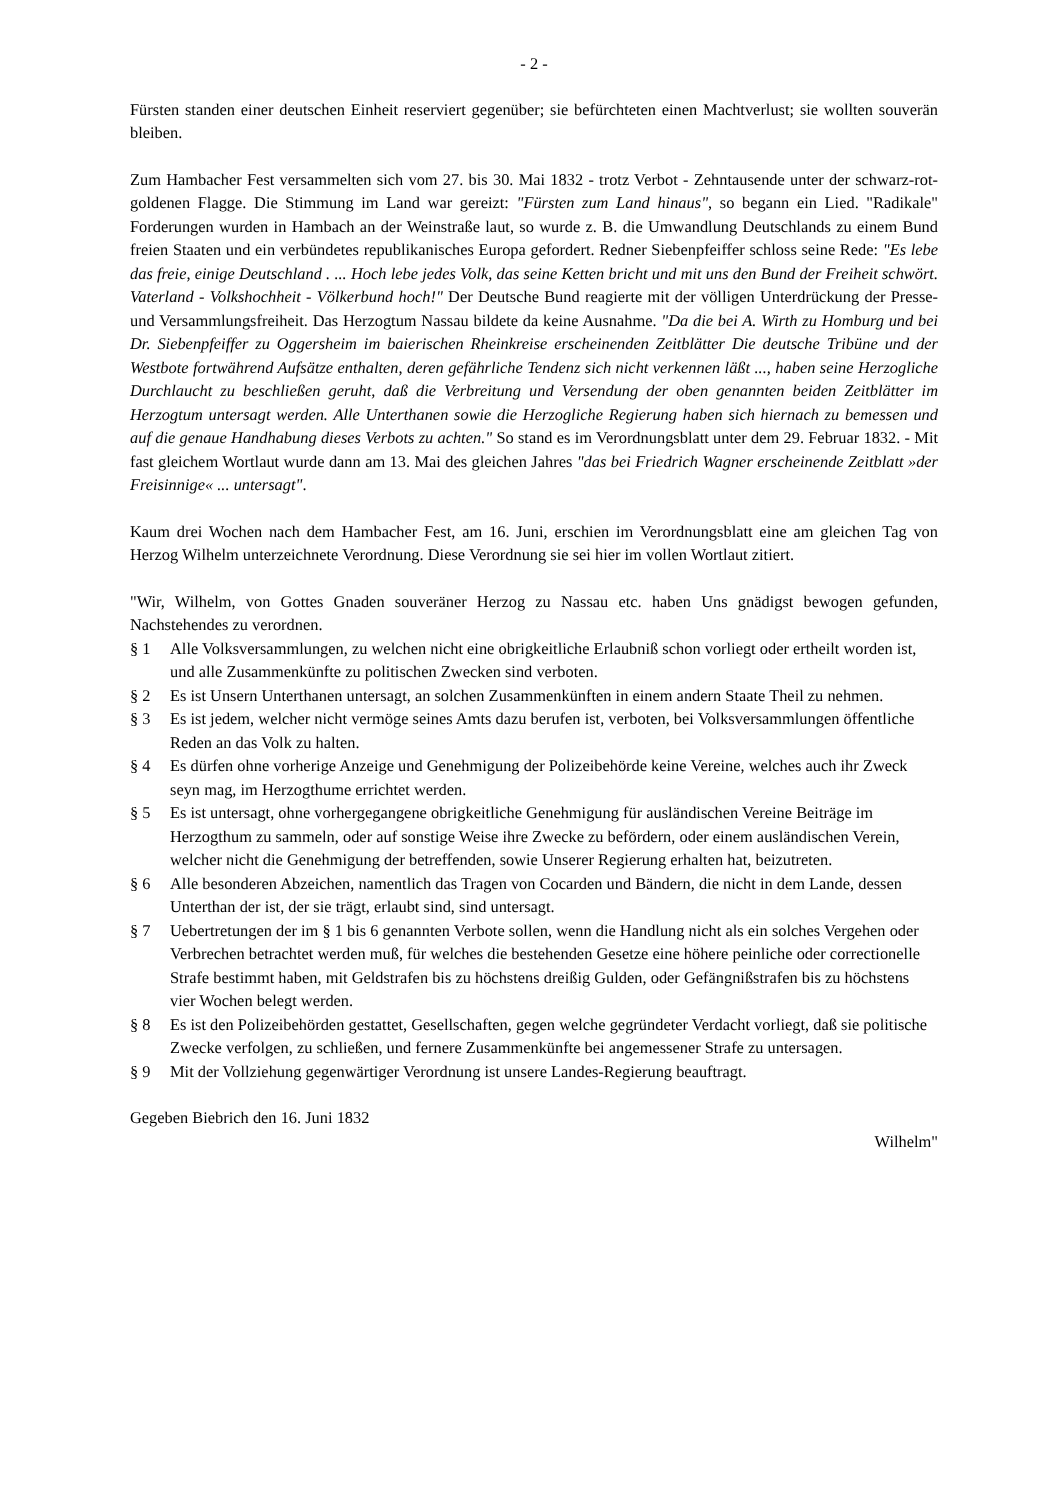- 2 -
Fürsten standen einer deutschen Einheit reserviert gegenüber; sie befürchteten einen Machtverlust; sie wollten souverän bleiben.
Zum Hambacher Fest versammelten sich vom 27. bis 30. Mai 1832 - trotz Verbot - Zehntausende unter der schwarz-rot-goldenen Flagge. Die Stimmung im Land war gereizt: "Fürsten zum Land hinaus", so begann ein Lied. "Radikale" Forderungen wurden in Hambach an der Weinstraße laut, so wurde z. B. die Umwandlung Deutschlands zu einem Bund freien Staaten und ein verbündetes republikanisches Europa gefordert. Redner Siebenpfeiffer schloss seine Rede: "Es lebe das freie, einige Deutschland . ... Hoch lebe jedes Volk, das seine Ketten bricht und mit uns den Bund der Freiheit schwört. Vaterland - Volkshochheit - Völkerbund hoch!" Der Deutsche Bund reagierte mit der völligen Unterdrückung der Presse- und Versammlungsfreiheit. Das Herzogtum Nassau bildete da keine Ausnahme. "Da die bei A. Wirth zu Homburg und bei Dr. Siebenpfeiffer zu Oggersheim im baierischen Rheinkreise erscheinenden Zeitblätter Die deutsche Tribüne und der Westbote fortwährend Aufsätze enthalten, deren gefährliche Tendenz sich nicht verkennen läßt ..., haben seine Herzogliche Durchlaucht zu beschließen geruht, daß die Verbreitung und Versendung der oben genannten beiden Zeitblätter im Herzogtum untersagt werden. Alle Unterthanen sowie die Herzogliche Regierung haben sich hiernach zu bemessen und auf die genaue Handhabung dieses Verbots zu achten." So stand es im Verordnungsblatt unter dem 29. Februar 1832. - Mit fast gleichem Wortlaut wurde dann am 13. Mai des gleichen Jahres "das bei Friedrich Wagner erscheinende Zeitblatt »der Freisinnige« ... untersagt".
Kaum drei Wochen nach dem Hambacher Fest, am 16. Juni, erschien im Verordnungsblatt eine am gleichen Tag von Herzog Wilhelm unterzeichnete Verordnung. Diese Verordnung sie sei hier im vollen Wortlaut zitiert.
"Wir, Wilhelm, von Gottes Gnaden souveräner Herzog zu Nassau etc. haben Uns gnädigst bewogen gefunden, Nachstehendes zu verordnen.
§ 1 Alle Volksversammlungen, zu welchen nicht eine obrigkeitliche Erlaubniß schon vorliegt oder ertheilt worden ist, und alle Zusammenkünfte zu politischen Zwecken sind verboten.
§ 2 Es ist Unsern Unterthanen untersagt, an solchen Zusammenkünften in einem andern Staate Theil zu nehmen.
§ 3 Es ist jedem, welcher nicht vermöge seines Amts dazu berufen ist, verboten, bei Volksversammlungen öffentliche Reden an das Volk zu halten.
§ 4 Es dürfen ohne vorherige Anzeige und Genehmigung der Polizeibehörde keine Vereine, welches auch ihr Zweck seyn mag, im Herzogthume errichtet werden.
§ 5 Es ist untersagt, ohne vorhergegangene obrigkeitliche Genehmigung für ausländischen Vereine Beiträge im Herzogthum zu sammeln, oder auf sonstige Weise ihre Zwecke zu befördern, oder einem ausländischen Verein, welcher nicht die Genehmigung der betreffenden, sowie Unserer Regierung erhalten hat, beizutreten.
§ 6 Alle besonderen Abzeichen, namentlich das Tragen von Cocarden und Bändern, die nicht in dem Lande, dessen Unterthan der ist, der sie trägt, erlaubt sind, sind untersagt.
§ 7 Uebertretungen der im § 1 bis 6 genannten Verbote sollen, wenn die Handlung nicht als ein solches Vergehen oder Verbrechen betrachtet werden muß, für welches die bestehenden Gesetze eine höhere peinliche oder correctionelle Strafe bestimmt haben, mit Geldstrafen bis zu höchstens dreißig Gulden, oder Gefängnißstrafen bis zu höchstens vier Wochen belegt werden.
§ 8 Es ist den Polizeibehörden gestattet, Gesellschaften, gegen welche gegründeter Verdacht vorliegt, daß sie politische Zwecke verfolgen, zu schließen, und fernere Zusammenkünfte bei angemessener Strafe zu untersagen.
§ 9 Mit der Vollziehung gegenwärtiger Verordnung ist unsere Landes-Regierung beauftragt.
Gegeben Biebrich den 16. Juni 1832
Wilhelm"